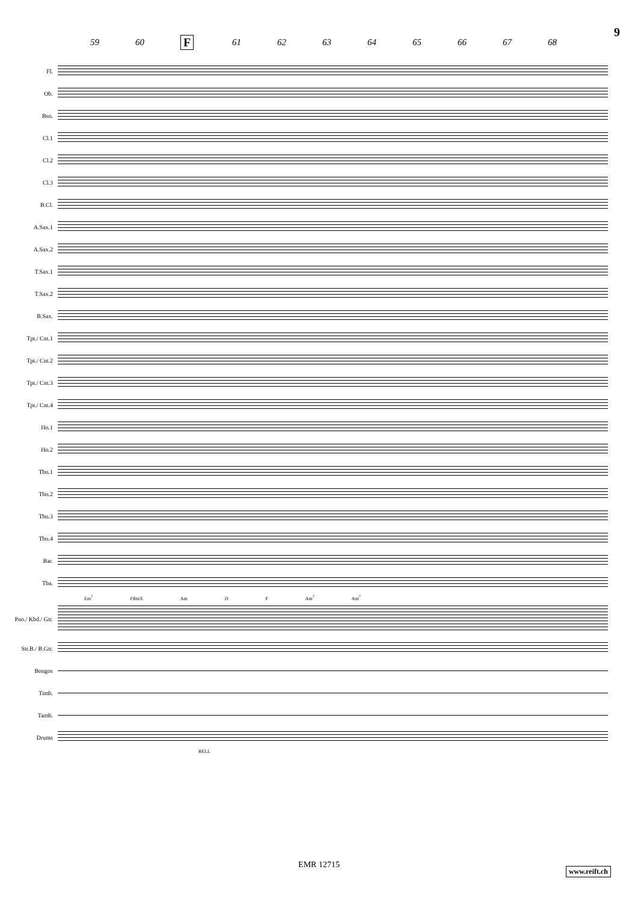59 60 F 61 62 63 64 65 66 67 68
9
Fl.
Ob.
Bsn.
Cl.1
Cl.2
Cl.3
B.Cl.
A.Sax.1
A.Sax.2
T.Sax.1
T.Sax.2
B.Sax.
Tpt./ Cnt.1
Tpt./ Cnt.2
Tpt./ Cnt.3
Tpt./ Cnt.4
Hn.1
Hn.2
Tbn.1
Tbn.2
Tbn.3
Tbn.4
Bar.
Tba.
Em<sup>7</sup> F♯m/E Am D F Am<sup>7</sup> Am<sup>7</sup>
Pno./ Kbd./ Gtr.
Str.B./ B.Gtr.
Bongos
Timb.
Tamb.
Drums
BELL
EMR 12715
www.reift.ch